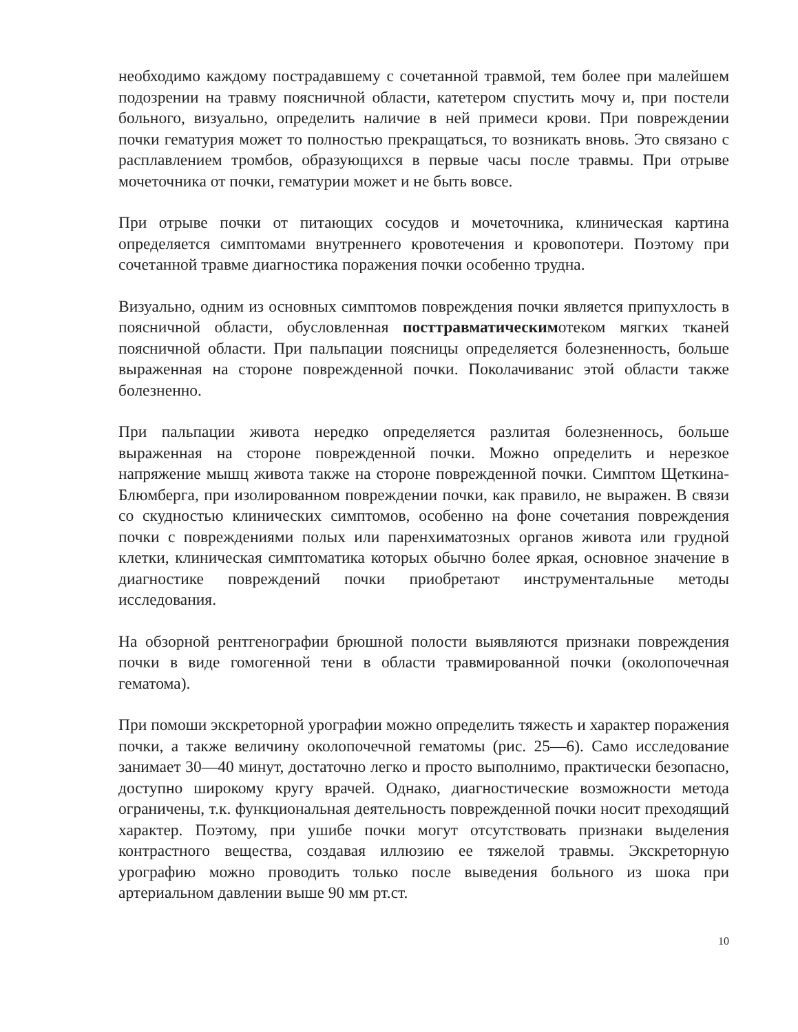необходимо каждому пострадавшему с сочетанной травмой, тем более при малейшем подозрении на травму поясничной области, катетером спустить мочу и, при постели больного, визуально, определить наличие в ней примеси крови. При повреждении почки гематурия может то полностью прекращаться, то возникать вновь. Это связано с расплавлением тромбов, образующихся в первые часы после травмы. При отрыве мочеточника от почки, гематурии может и не быть вовсе.
При отрыве почки от питающих сосудов и мочеточника, клиническая картина определяется симптомами внутреннего кровотечения и кровопотери. Поэтому при сочетанной травме диагностика поражения почки особенно трудна.
Визуально, одним из основных симптомов повреждения почки является припухлость в поясничной области, обусловленная посттравматическимотеком мягких тканей поясничной области. При пальпации поясницы определяется болезненность, больше выраженная на стороне поврежденной почки. Поколачиванис этой области также болезненно.
При пальпации живота нередко определяется разлитая болезненнось, больше выраженная на стороне поврежденной почки. Можно определить и нерезкое напряжение мышц живота также на стороне поврежденной почки. Симптом Щеткина-Блюмберга, при изолированном повреждении почки, как правило, не выражен. В связи со скудностью клинических симптомов, особенно на фоне сочетания повреждения почки с повреждениями полых или паренхиматозных органов живота или грудной клетки, клиническая симптоматика которых обычно более яркая, основное значение в диагностике повреждений почки приобретают инструментальные методы исследования.
На обзорной рентгенографии брюшной полости выявляются признаки повреждения почки в виде гомогенной тени в области травмированной почки (околопочечная гематома).
При помоши экскреторной урографии можно определить тяжесть и характер поражения почки, а также величину околопочечной гематомы (рис. 25—6). Само исследование занимает 30—40 минут, достаточно легко и просто выполнимо, практически безопасно, доступно широкому кругу врачей. Однако, диагностические возможности метода ограничены, т.к. функциональная деятельность поврежденной почки носит преходящий характер. Поэтому, при ушибе почки могут отсутствовать признаки выделения контрастного вещества, создавая иллюзию ее тяжелой травмы. Экскреторную урографию можно проводить только после выведения больного из шока при артериальном давлении выше 90 мм рт.ст.
10